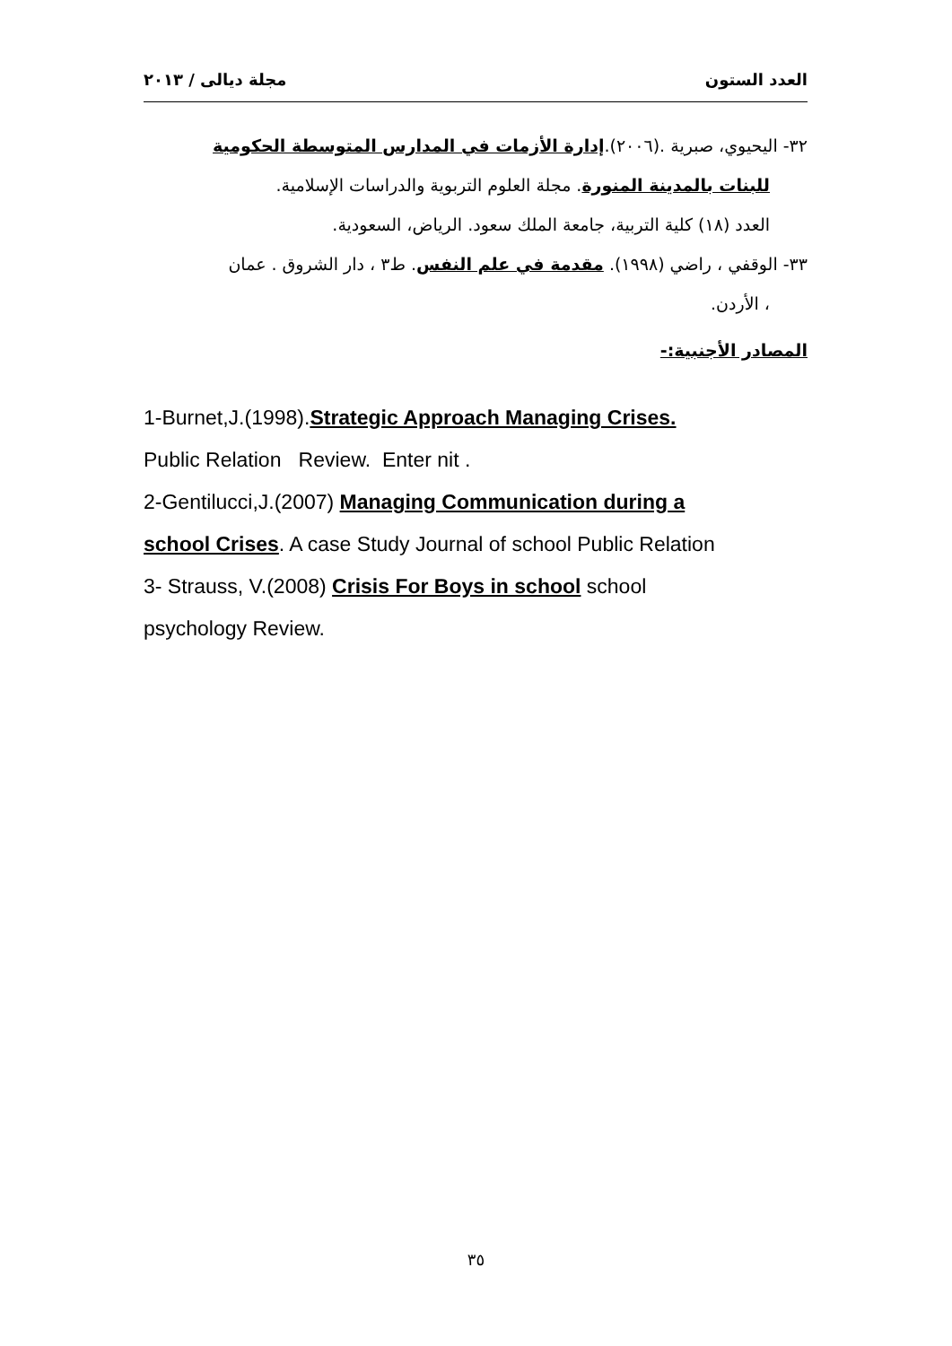العدد الستون مجلة ديالى / ٢٠١٣
٣٢- اليحيوي، صبرية .(٢٠٠٦).إدارة الأزمات في المدارس المتوسطة الحكومية
للبنات بالمدينة المنورة. مجلة العلوم التربوية والدراسات الإسلامية.
العدد (١٨) كلية التربية، جامعة الملك سعود. الرياض، السعودية.
٣٣- الوقفي ، راضي (١٩٩٨). مقدمة في علم النفس. ط٣ ، دار الشروق . عمان
، الأردن.
المصادر الأجنبية:-
1-Burnet,J.(1998).Strategic Approach Managing Crises.
Public Relation Review. Enter nit .
2-Gentilucci,J.(2007) Managing Communication during a
school Crises. A case Study Journal of school Public Relation
3- Strauss, V.(2008) Crisis For Boys in school school
psychology Review.
٣٥